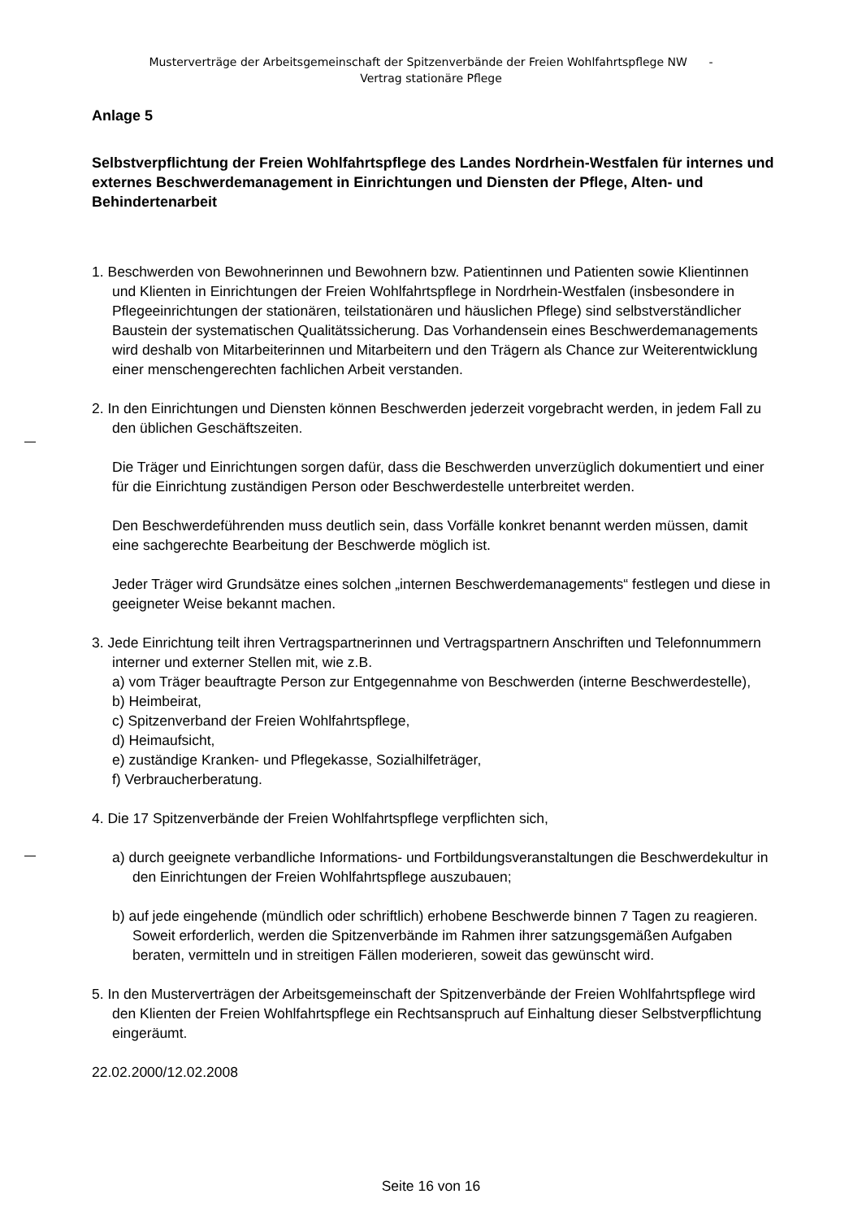Musterverträge der Arbeitsgemeinschaft der Spitzenverbände der Freien Wohlfahrtspflege NW -
Vertrag stationäre Pflege
Anlage 5
Selbstverpflichtung der Freien Wohlfahrtspflege des Landes Nordrhein-Westfalen für internes und externes Beschwerdemanagement in Einrichtungen und Diensten der Pflege, Alten- und Behindertenarbeit
1. Beschwerden von Bewohnerinnen und Bewohnern bzw. Patientinnen und Patienten sowie Klientinnen und Klienten in Einrichtungen der Freien Wohlfahrtspflege in Nordrhein-Westfalen (insbesondere in Pflegeeinrichtungen der stationären, teilstationären und häuslichen Pflege) sind selbstverständlicher Baustein der systematischen Qualitätssicherung. Das Vorhandensein eines Beschwerdemanagements wird deshalb von Mitarbeiterinnen und Mitarbeitern und den Trägern als Chance zur Weiterentwicklung einer menschengerechten fachlichen Arbeit verstanden.
2. In den Einrichtungen und Diensten können Beschwerden jederzeit vorgebracht werden, in jedem Fall zu den üblichen Geschäftszeiten.
Die Träger und Einrichtungen sorgen dafür, dass die Beschwerden unverzüglich dokumentiert und einer für die Einrichtung zuständigen Person oder Beschwerdestelle unterbreitet werden.
Den Beschwerdeführenden muss deutlich sein, dass Vorfälle konkret benannt werden müssen, damit eine sachgerechte Bearbeitung der Beschwerde möglich ist.
Jeder Träger wird Grundsätze eines solchen „internen Beschwerdemanagements“ festlegen und diese in geeigneter Weise bekannt machen.
3. Jede Einrichtung teilt ihren Vertragspartnerinnen und Vertragspartnern Anschriften und Telefonnummern interner und externer Stellen mit, wie z.B.
a) vom Träger beauftragte Person zur Entgegennahme von Beschwerden (interne Beschwerdestelle),
b) Heimbeirat,
c) Spitzenverband der Freien Wohlfahrtspflege,
d) Heimaufsicht,
e) zuständige Kranken- und Pflegekasse, Sozialhilfeträger,
f) Verbraucherberatung.
4. Die 17 Spitzenverbände der Freien Wohlfahrtspflege verpflichten sich,
a) durch geeignete verbandliche Informations- und Fortbildungsveranstaltungen die Beschwerdekultur in den Einrichtungen der Freien Wohlfahrtspflege auszubauen;
b) auf jede eingehende (mündlich oder schriftlich) erhobene Beschwerde binnen 7 Tagen zu reagieren. Soweit erforderlich, werden die Spitzenverbände im Rahmen ihrer satzungsgemäßen Aufgaben beraten, vermitteln und in streitigen Fällen moderieren, soweit das gewünscht wird.
5. In den Musterverträgen der Arbeitsgemeinschaft der Spitzenverbände der Freien Wohlfahrtspflege wird den Klienten der Freien Wohlfahrtspflege ein Rechtsanspruch auf Einhaltung dieser Selbstverpflichtung eingeräumt.
22.02.2000/12.02.2008
Seite 16 von 16